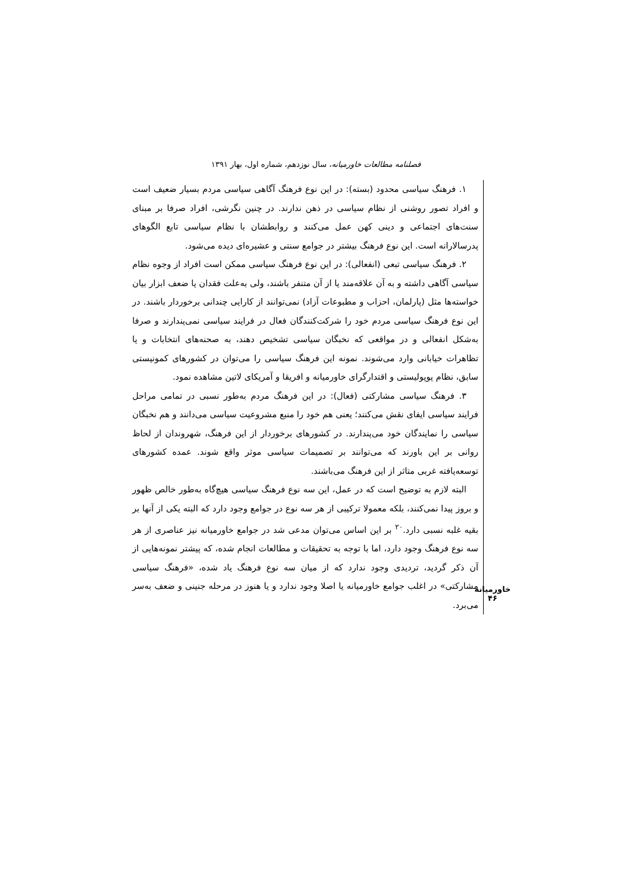فصلنامه مطالعات خاورمیانه، سال نوزدهم، شماره اول، بهار ۱۳۹۱
خاورمیانه
۴۶
۱. فرهنگ سیاسی محدود (بسته): در این نوع فرهنگ آگاهی سیاسی مردم بسیار ضعیف است و افراد تصور روشنی از نظام سیاسی در ذهن ندارند. در چنین نگرشی، افراد صرفا بر مبنای سنت‌های اجتماعی و دینی کهن عمل می‌کنند و روابطشان با نظام سیاسی تابع الگوهای پدرسالارانه است. این نوع فرهنگ بیشتر در جوامع سنتی و عشیره‌ای دیده می‌شود.
۲. فرهنگ سیاسی تبعی (انفعالی): در این نوع فرهنگ سیاسی ممکن است افراد از وجوه نظام سیاسی آگاهی داشته و به آن علاقه‌مند یا از آن متنفر باشند، ولی به‌علت فقدان یا ضعف ابزار بیان خواسته‌ها مثل (پارلمان، احزاب و مطبوعات آزاد) نمی‌توانند از کارایی چندانی برخوردار باشند. در این نوع فرهنگ سیاسی مردم خود را شرکت‌کنندگان فعال در فرایند سیاسی نمی‌پندارند و صرفا به‌شکل انفعالی و در مواقعی که نخبگان سیاسی تشخیص دهند، به صحنه‌های انتخابات و یا تظاهرات خیابانی وارد می‌شوند. نمونه این فرهنگ سیاسی را می‌توان در کشورهای کمونیستی سابق، نظام پوپولیستی و اقتدارگرای خاورمیانه و افریقا و آمریکای لاتین مشاهده نمود.
۳. فرهنگ سیاسی مشارکتی (فعال): در این فرهنگ مردم به‌طور نسبی در تمامی مراحل فرایند سیاسی ایفای نقش می‌کنند؛ یعنی هم خود را منبع مشروعیت سیاسی می‌دانند و هم نخبگان سیاسی را نمایندگان خود می‌پندارند. در کشورهای برخوردار از این فرهنگ، شهروندان از لحاظ روانی بر این باورند که می‌توانند بر تصمیمات سیاسی موثر واقع شوند. عمده کشورهای توسعه‌یافته غربی متاثر از این فرهنگ می‌باشند.
البته لازم به توضیح است که در عمل، این سه نوع فرهنگ سیاسی هیچ‌گاه به‌طور خالص ظهور و بروز پیدا نمی‌کنند، بلکه معمولا ترکیبی از هر سه نوع در جوامع وجود دارد که البته یکی از آنها بر بقیه غلبه نسبی دارد.<sup>۲۰</sup> بر این اساس می‌توان مدعی شد در جوامع خاورمیانه نیز عناصری از هر سه نوع فرهنگ وجود دارد، اما با توجه به تحقیقات و مطالعات انجام شده، که پیشتر نمونه‌هایی از آن ذکر گردید، تردیدی وجود ندارد که از میان سه نوع فرهنگ یاد شده، «فرهنگ سیاسی مشارکتی» در اغلب جوامع خاورمیانه یا اصلا وجود ندارد و یا هنوز در مرحله جنینی و ضعف به‌سر می‌برد.